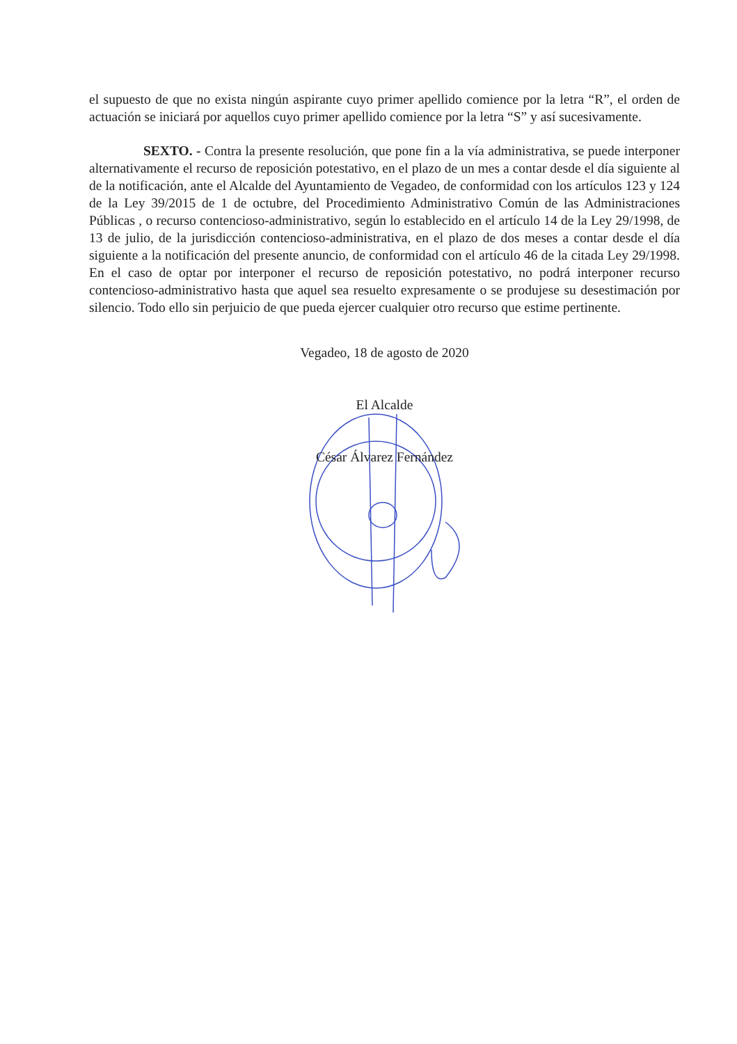el supuesto de que no exista ningún aspirante cuyo primer apellido comience por la letra “R”, el orden de actuación se iniciará por aquellos cuyo primer apellido comience por la letra “S” y así sucesivamente.
SEXTO. - Contra la presente resolución, que pone fin a la vía administrativa, se puede interponer alternativamente el recurso de reposición potestativo, en el plazo de un mes a contar desde el día siguiente al de la notificación, ante el Alcalde del Ayuntamiento de Vegadeo, de conformidad con los artículos 123 y 124 de la Ley 39/2015 de 1 de octubre, del Procedimiento Administrativo Común de las Administraciones Públicas , o recurso contencioso-administrativo, según lo establecido en el artículo 14 de la Ley 29/1998, de 13 de julio, de la jurisdicción contencioso-administrativa, en el plazo de dos meses a contar desde el día siguiente a la notificación del presente anuncio, de conformidad con el artículo 46 de la citada Ley 29/1998. En el caso de optar por interponer el recurso de reposición potestativo, no podrá interponer recurso contencioso-administrativo hasta que aquel sea resuelto expresamente o se produjese su desestimación por silencio. Todo ello sin perjuicio de que pueda ejercer cualquier otro recurso que estime pertinente.
Vegadeo, 18 de agosto de 2020
El Alcalde
César Álvarez Fernández